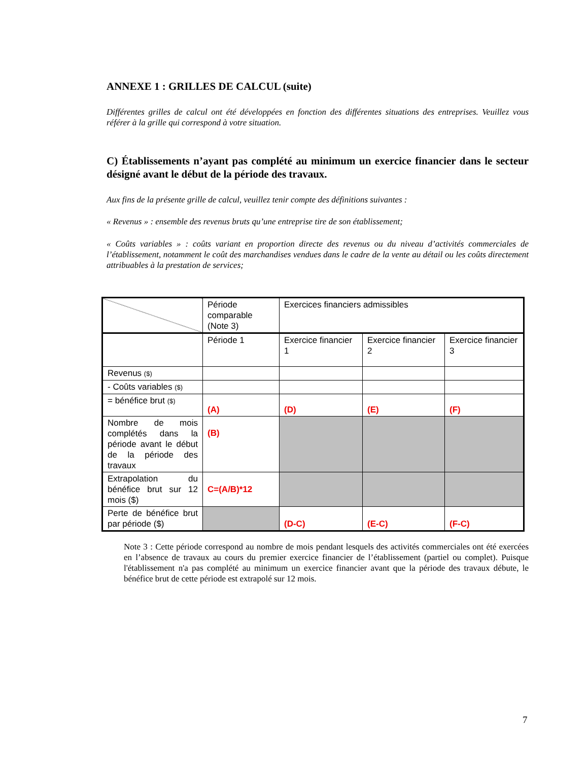ANNEXE 1 : GRILLES DE CALCUL (suite)
Différentes grilles de calcul ont été développées en fonction des différentes situations des entreprises. Veuillez vous référer à la grille qui correspond à votre situation.
C) Établissements n’ayant pas complété au minimum un exercice financier dans le secteur désigné avant le début de la période des travaux.
Aux fins de la présente grille de calcul, veuillez tenir compte des définitions suivantes :
« Revenus » : ensemble des revenus bruts qu’une entreprise tire de son établissement;
« Coûts variables » : coûts variant en proportion directe des revenus ou du niveau d’activités commerciales de l’établissement, notamment le coût des marchandises vendues dans le cadre de la vente au détail ou les coûts directement attribuables à la prestation de services;
| | Période comparable (Note 3) | Exercices financiers admissibles | | |
| | Période 1 | Exercice financier 1 | Exercice financier 2 | Exercice financier 3 |
| Revenus ($) | | | | |
| - Coûts variables ($) | | | | |
| = bénéfice brut ($) | (A) | (D) | (E) | (F) |
| Nombre de mois complétés dans la période avant le début de la période des travaux | (B) | | | |
| Extrapolation du bénéfice brut sur 12 mois ($) | C=(A/B)*12 | | | |
| Perte de bénéfice brut par période ($) | | (D-C) | (E-C) | (F-C) |
Note 3 : Cette période correspond au nombre de mois pendant lesquels des activités commerciales ont été exercées en l’absence de travaux au cours du premier exercice financier de l’établissement (partiel ou complet). Puisque l'établissement n'a pas complété au minimum un exercice financier avant que la période des travaux débute, le bénéfice brut de cette période est extrapolé sur 12 mois.
7